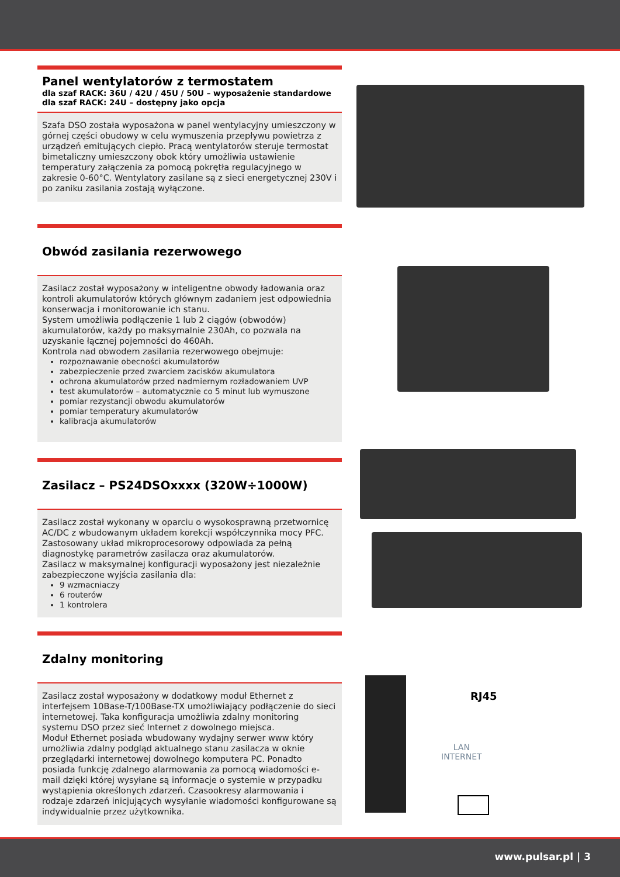Panel wentylatorów z termostatem
dla szaf RACK: 36U / 42U / 45U / 50U – wyposażenie standardowe
dla szaf RACK: 24U – dostępny jako opcja
Szafa DSO została wyposażona w panel wentylacyjny umieszczony w górnej części obudowy w celu wymuszenia przepływu powietrza z urządzeń emitujących ciepło. Pracą wentylatorów steruje termostat bimetaliczny umieszczony obok który umożliwia ustawienie temperatury załączenia za pomocą pokrętła regulacyjnego w zakresie 0-60°C. Wentylatory zasilane są z sieci energetycznej 230V i po zaniku zasilania zostają wyłączone.
Obwód zasilania rezerwowego
Zasilacz został wyposażony w inteligentne obwody ładowania oraz kontroli akumulatorów których głównym zadaniem jest odpowiednia konserwacja i monitorowanie ich stanu.
System umożliwia podłączenie 1 lub 2 ciągów (obwodów) akumulatorów, każdy po maksymalnie 230Ah, co pozwala na uzyskanie łącznej pojemności do 460Ah.
Kontrola nad obwodem zasilania rezerwowego obejmuje:
rozpoznawanie obecności akumulatorów
zabezpieczenie przed zwarciem zacisków akumulatora
ochrona akumulatorów przed nadmiernym rozładowaniem UVP
test akumulatorów – automatycznie co 5 minut lub wymuszone
pomiar rezystancji obwodu akumulatorów
pomiar temperatury akumulatorów
kalibracja akumulatorów
Zasilacz – PS24DSOxxxx (320W÷1000W)
Zasilacz został wykonany w oparciu o wysokosprawną przetwornicę AC/DC z wbudowanym układem korekcji współczynnika mocy PFC. Zastosowany układ mikroprocesorowy odpowiada za pełną diagnostykę parametrów zasilacza oraz akumulatorów.
Zasilacz w maksymalnej konfiguracji wyposażony jest niezależnie zabezpieczone wyjścia zasilania dla:
9 wzmacniaczy
6 routerów
1 kontrolera
Zdalny monitoring
Zasilacz został wyposażony w dodatkowy moduł Ethernet z interfejsem 10Base-T/100Base-TX umożliwiający podłączenie do sieci internetowej. Taka konfiguracja umożliwia zdalny monitoring systemu DSO przez sieć Internet z dowolnego miejsca.
Moduł Ethernet posiada wbudowany wydajny serwer www który umożliwia zdalny podgląd aktualnego stanu zasilacza w oknie przeglądarki internetowej dowolnego komputera PC. Ponadto posiada funkcję zdalnego alarmowania za pomocą wiadomości e-mail dzięki której wysyłane są informacje o systemie w przypadku wystąpienia określonych zdarzeń. Czasookresy alarmowania i rodzaje zdarzeń inicjujących wysyłanie wiadomości konfigurowane są indywidualnie przez użytkownika.
RJ45
LAN
INTERNET
www.pulsar.pl | 3